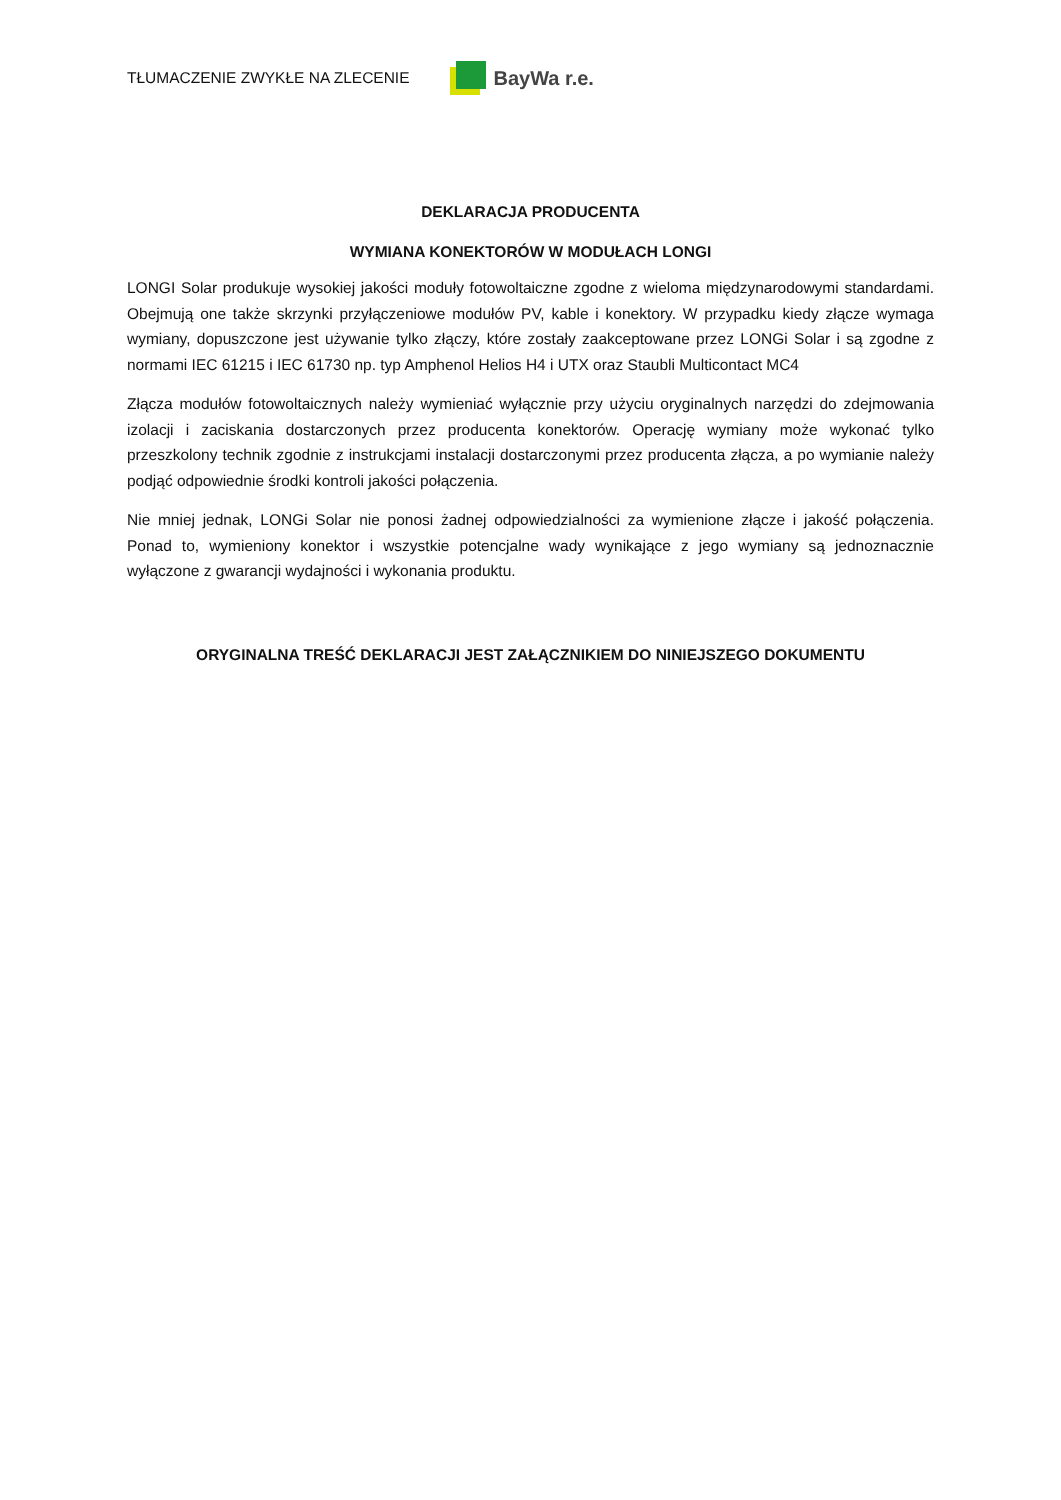TŁUMACZENIE ZWYKŁE NA ZLECENIE
BayWa r.e.
DEKLARACJA PRODUCENTA
WYMIANA KONEKTORÓW W MODUŁACH LONGI
LONGI Solar produkuje wysokiej jakości moduły fotowoltaiczne zgodne z wieloma międzynarodowymi standardami. Obejmują one także skrzynki przyłączeniowe modułów PV, kable i konektory. W przypadku kiedy złącze wymaga wymiany, dopuszczone jest używanie tylko złączy, które zostały zaakceptowane przez LONGi Solar i są zgodne z normami IEC 61215 i IEC 61730 np. typ Amphenol Helios H4 i UTX oraz Staubli Multicontact MC4
Złącza modułów fotowoltaicznych należy wymieniać wyłącznie przy użyciu oryginalnych narzędzi do zdejmowania izolacji i zaciskania dostarczonych przez producenta konektorów. Operację wymiany może wykonać tylko przeszkolony technik zgodnie z instrukcjami instalacji dostarczonymi przez producenta złącza, a po wymianie należy podjąć odpowiednie środki kontroli jakości połączenia.
Nie mniej jednak, LONGi Solar nie ponosi żadnej odpowiedzialności za wymienione złącze i jakość połączenia. Ponad to, wymieniony konektor i wszystkie potencjalne wady wynikające z jego wymiany są jednoznacznie wyłączone z gwarancji wydajności i wykonania produktu.
ORYGINALNA TREŚĆ DEKLARACJI JEST ZAŁĄCZNIKIEM DO NINIEJSZEGO DOKUMENTU